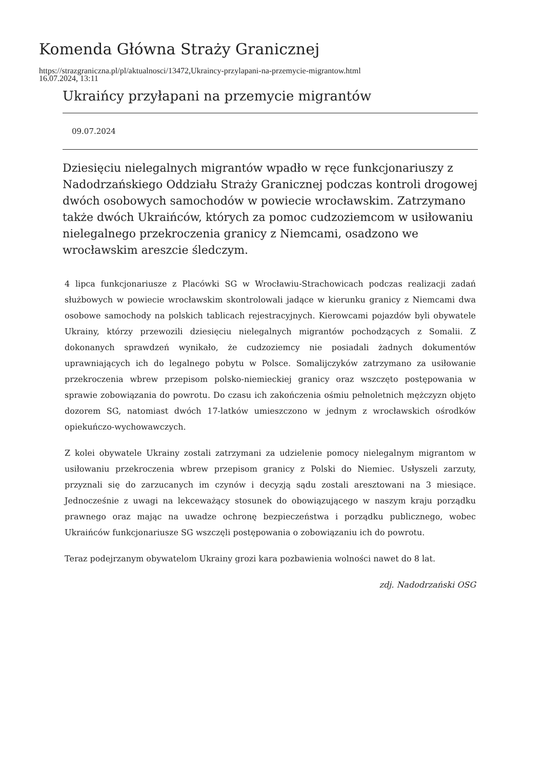Komenda Główna Straży Granicznej
https://strazgraniczna.pl/pl/aktualnosci/13472,Ukraincy-przylapani-na-przemycie-migrantow.html
16.07.2024, 13:11
Ukraińcy przyłapani na przemycie migrantów
09.07.2024
Dziesięciu nielegalnych migrantów wpadło w ręce funkcjonariuszy z Nadodrzańskiego Oddziału Straży Granicznej podczas kontroli drogowej dwóch osobowych samochodów w powiecie wrocławskim. Zatrzymano także dwóch Ukraińców, których za pomoc cudzoziemcom w usiłowaniu nielegalnego przekroczenia granicy z Niemcami, osadzono we wrocławskim areszcie śledczym.
4 lipca funkcjonariusze z Placówki SG w Wrocławiu-Strachowicach podczas realizacji zadań służbowych w powiecie wrocławskim skontrolowali jadące w kierunku granicy z Niemcami dwa osobowe samochody na polskich tablicach rejestracyjnych. Kierowcami pojazdów byli obywatele Ukrainy, którzy przewozili dziesięciu nielegalnych migrantów pochodzących z Somalii. Z dokonanych sprawdzeń wynikało, że cudzoziemcy nie posiadali żadnych dokumentów uprawniających ich do legalnego pobytu w Polsce. Somalijczyków zatrzymano za usiłowanie przekroczenia wbrew przepisom polsko-niemieckiej granicy oraz wszczęto postępowania w sprawie zobowiązania do powrotu. Do czasu ich zakończenia ośmiu pełnoletnich mężczyzn objęto dozorem SG, natomiast dwóch 17-latków umieszczono w jednym z wrocławskich ośrodków opiekuńczo-wychowawczych.
Z kolei obywatele Ukrainy zostali zatrzymani za udzielenie pomocy nielegalnym migrantom w usiłowaniu przekroczenia wbrew przepisom granicy z Polski do Niemiec. Usłyszeli zarzuty, przyznali się do zarzucanych im czynów i decyzją sądu zostali aresztowani na 3 miesiące. Jednocześnie z uwagi na lekceważący stosunek do obowiązującego w naszym kraju porządku prawnego oraz mając na uwadze ochronę bezpieczeństwa i porządku publicznego, wobec Ukraińców funkcjonariusze SG wszczęli postępowania o zobowiązaniu ich do powrotu.
Teraz podejrzanym obywatelom Ukrainy grozi kara pozbawienia wolności nawet do 8 lat.
zdj. Nadodrzański OSG